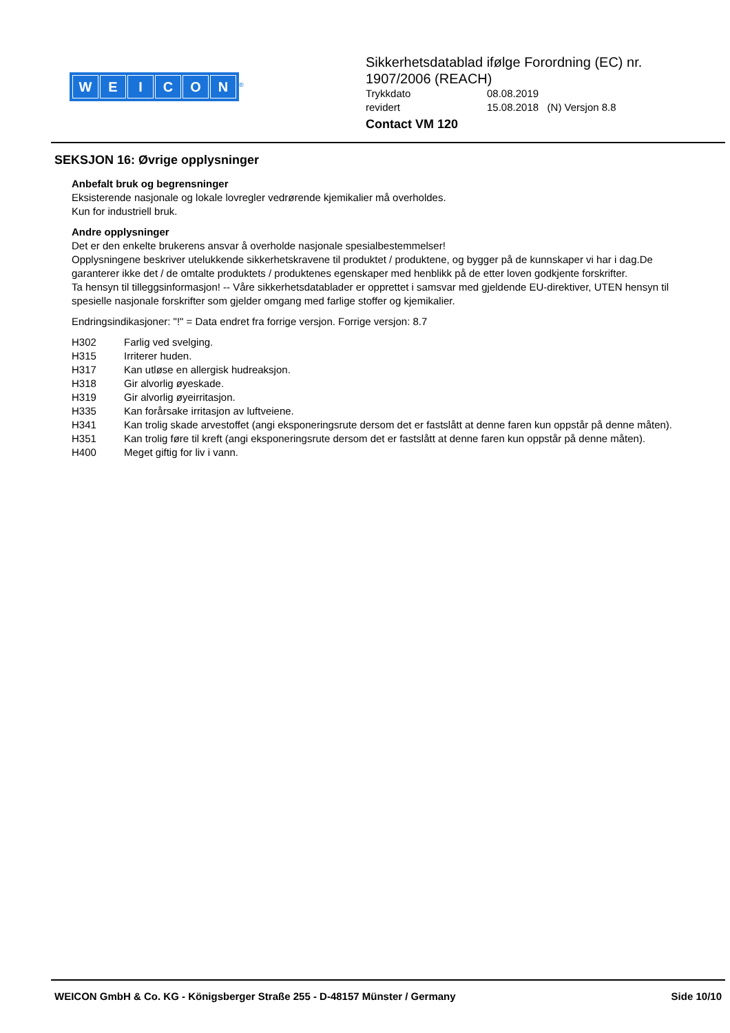WEICON
<sup>®</sup>
Sikkerhetsdatablad ifølge Forordning (EC) nr.
1907/2006 (REACH)
Trykkdato 08.08.2019
revidert 15.08.2018 (N) Versjon 8.8
Contact VM 120
SEKSJON 16: Øvrige opplysninger
Anbefalt bruk og begrensninger
Eksisterende nasjonale og lokale lovregler vedrørende kjemikalier må overholdes.
Kun for industriell bruk.
Andre opplysninger
Det er den enkelte brukerens ansvar å overholde nasjonale spesialbestemmelser!
Opplysningene beskriver utelukkende sikkerhetskravene til produktet / produktene, og bygger på de kunnskaper vi har i dag.De garanterer ikke det / de omtalte produktets / produktenes egenskaper med henblikk på de etter loven godkjente forskrifter.
Ta hensyn til tilleggsinformasjon! -- Våre sikkerhetsdatablader er opprettet i samsvar med gjeldende EU-direktiver, UTEN hensyn til spesielle nasjonale forskrifter som gjelder omgang med farlige stoffer og kjemikalier.
Endringsindikasjoner: "!" = Data endret fra forrige versjon. Forrige versjon: 8.7
H302 Farlig ved svelging.
H315 Irriterer huden.
H317 Kan utløse en allergisk hudreaksjon.
H318 Gir alvorlig øyeskade.
H319 Gir alvorlig øyeirritasjon.
H335 Kan forårsake irritasjon av luftveiene.
H341 Kan trolig skade arvestoffet (angi eksponeringsrute dersom det er fastslått at denne faren kun oppstår på denne måten).
H351 Kan trolig føre til kreft (angi eksponeringsrute dersom det er fastslått at denne faren kun oppstår på denne måten).
H400 Meget giftig for liv i vann.
WEICON GmbH & Co. KG - Königsberger Straße 255 - D-48157 Münster / Germany Side 10/10